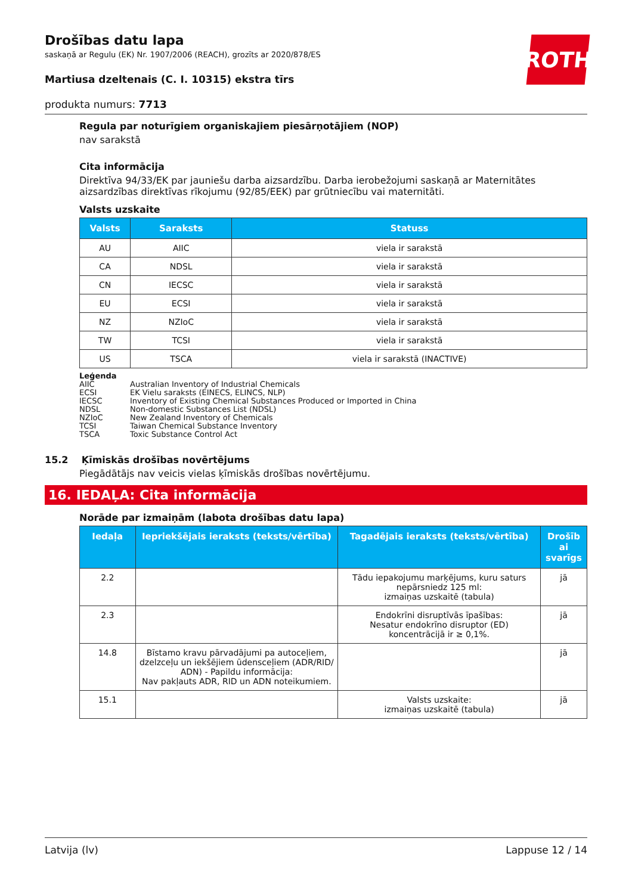ROTH
Drošības datu lapa
saskaņā ar Regulu (EK) Nr. 1907/2006 (REACH), grozīts ar 2020/878/ES
Martiusa dzeltenais (C. I. 10315) ekstra tīrs
produkta numurs: 7713
Regula par noturīgiem organiskajiem piesārņotājiem (NOP)
nav sarakstā
Cita informācija
Direktīva 94/33/EK par jauniešu darba aizsardzību. Darba ierobežojumi saskaņā ar Maternitātes aizsardzības direktīvas rīkojumu (92/85/EEK) par grūtniecību vai maternitāti.
Valsts uzskaite
| Valsts | Saraksts | Statuss |
| --- | --- | --- |
| AU | AIIC | viela ir sarakstā |
| CA | NDSL | viela ir sarakstā |
| CN | IECSC | viela ir sarakstā |
| EU | ECSI | viela ir sarakstā |
| NZ | NZIoC | viela ir sarakstā |
| TW | TCSI | viela ir sarakstā |
| US | TSCA | viela ir sarakstā (INACTIVE) |
Leģenda
AIIC Australian Inventory of Industrial Chemicals
ECSI EK Vielu saraksts (EINECS, ELINCS, NLP)
IECSC Inventory of Existing Chemical Substances Produced or Imported in China
NDSL Non-domestic Substances List (NDSL)
NZIoC New Zealand Inventory of Chemicals
TCSI Taiwan Chemical Substance Inventory
TSCA Toxic Substance Control Act
15.2 Ķīmiskās drošības novērtējums
Piegādātājs nav veicis vielas ķīmiskās drošības novērtējumu.
16. IEDAĻA: Cita informācija
Norāde par izmaiņām (labota drošības datu lapa)
| Iedaļa | Iepriekšējais ieraksts (teksts/vērtība) | Tagadējais ieraksts (teksts/vērtība) | Drošīb ai svarīgs |
| --- | --- | --- | --- |
| 2.2 | | Tādu iepakojumu marķējums, kuru saturs nepārsniedz 125 ml: izmaiņas uzskaitē (tabula) | jā |
| 2.3 | | Endokrīni disruptīvās īpašības: Nesatur endokrīno disruptor (ED) koncentrācijā ir ≥ 0,1%. | jā |
| 14.8 | Bīstamo kravu pārvadājumi pa autoceļiem, dzelzceļu un iekšējiem ūdensceļiem (ADR/RID/ ADN) - Papildu informācija: Nav pakļauts ADR, RID un ADN noteikumiem. | | jā |
| 15.1 | | Valsts uzskaite: izmaiņas uzskaitē (tabula) | jā |
Latvija (lv) Lappuse 12 / 14